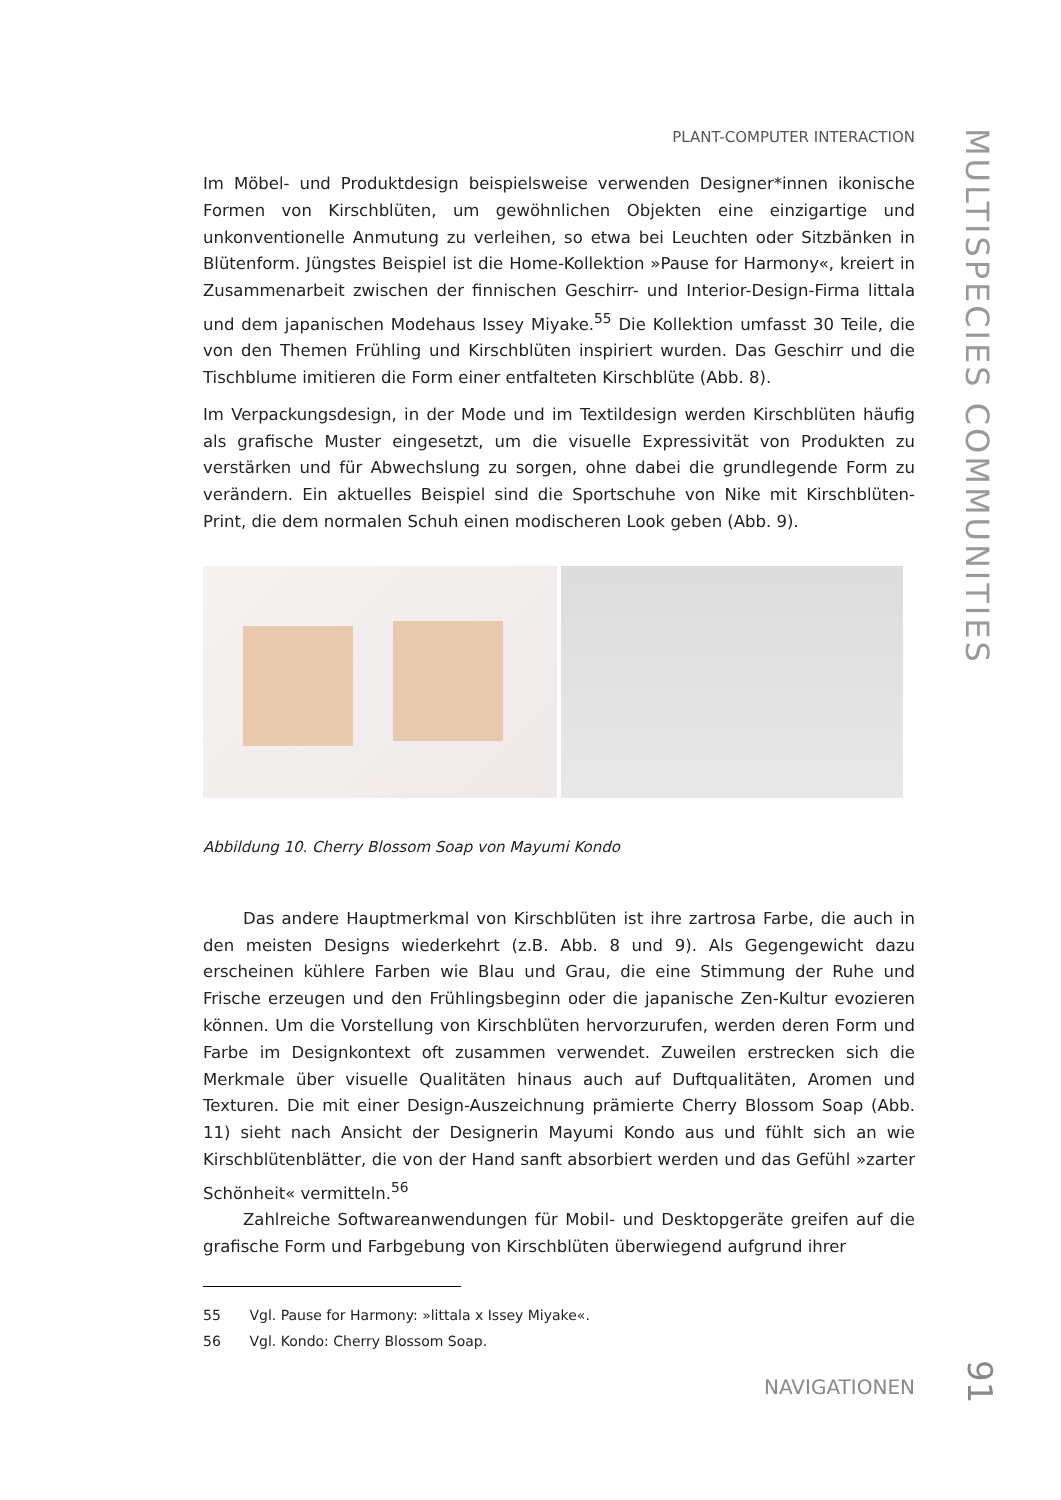MULTISPECIES COMMUNITIES
PLANT-COMPUTER INTERACTION
Im Möbel- und Produktdesign beispielsweise verwenden Designer*innen ikonische Formen von Kirschblüten, um gewöhnlichen Objekten eine einzigartige und unkonventionelle Anmutung zu verleihen, so etwa bei Leuchten oder Sitzbänken in Blütenform. Jüngstes Beispiel ist die Home-Kollektion »Pause for Harmony«, kreiert in Zusammenarbeit zwischen der finnischen Geschirr- und Interior-Design-Firma littala und dem japanischen Modehaus Issey Miyake.<sup>55</sup> Die Kollektion umfasst 30 Teile, die von den Themen Frühling und Kirschblüten inspiriert wurden. Das Geschirr und die Tischblume imitieren die Form einer entfalteten Kirschblüte (Abb. 8).
Im Verpackungsdesign, in der Mode und im Textildesign werden Kirschblüten häufig als grafische Muster eingesetzt, um die visuelle Expressivität von Produkten zu verstärken und für Abwechslung zu sorgen, ohne dabei die grundlegende Form zu verändern. Ein aktuelles Beispiel sind die Sportschuhe von Nike mit Kirschblüten-Print, die dem normalen Schuh einen modischeren Look geben (Abb. 9).
Abbildung 10. Cherry Blossom Soap von Mayumi Kondo
Das andere Hauptmerkmal von Kirschblüten ist ihre zartrosa Farbe, die auch in den meisten Designs wiederkehrt (z.B. Abb. 8 und 9). Als Gegengewicht dazu erscheinen kühlere Farben wie Blau und Grau, die eine Stimmung der Ruhe und Frische erzeugen und den Frühlingsbeginn oder die japanische Zen-Kultur evozieren können. Um die Vorstellung von Kirschblüten hervorzurufen, werden deren Form und Farbe im Designkontext oft zusammen verwendet. Zuweilen erstrecken sich die Merkmale über visuelle Qualitäten hinaus auch auf Duftqualitäten, Aromen und Texturen. Die mit einer Design-Auszeichnung prämierte Cherry Blossom Soap (Abb. 11) sieht nach Ansicht der Designerin Mayumi Kondo aus und fühlt sich an wie Kirschblütenblätter, die von der Hand sanft absorbiert werden und das Gefühl »zarter Schönheit« vermitteln.<sup>56</sup>
Zahlreiche Softwareanwendungen für Mobil- und Desktopgeräte greifen auf die grafische Form und Farbgebung von Kirschblüten überwiegend aufgrund ihrer
55 Vgl. Pause for Harmony: »littala x Issey Miyake«.
56 Vgl. Kondo: Cherry Blossom Soap.
NAVIGATIONEN
91